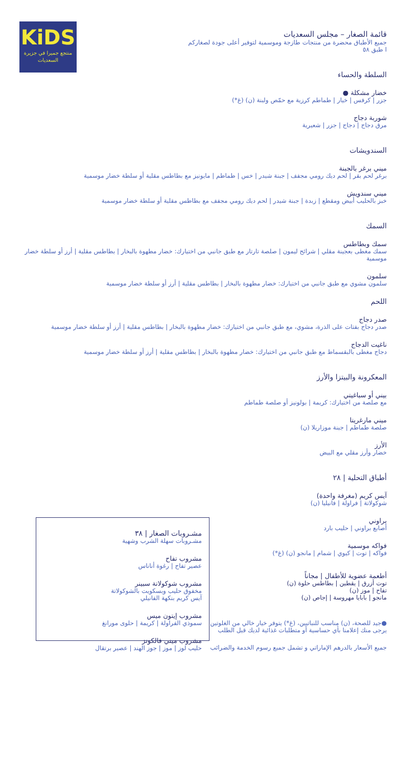KiDS
منتجع جميرا في جزيرة
السعديات
مشـروبات الصغار | ٣٨
مشـروبات سهلة الشرب وشهية
مشروب تفاح
عصير تفاح | رغوة أناناس
مشروب شوكولاتة سبينر
مخفوق حليب وبسكويت بالشوكولاتة
آيس كريم بنكهة الفانيلي
مشروب إيتون ميس
سموذي الفراولة | كريمة | حلوى مورانغ
مشروب ميني فالكونز
حليب لوز | موز | جوز الهند | عصير برتقال
قائمة الصغار – مجلس السعديات
جميع الأطباق محضرة من منتجات طازجة وموسمية لتوفير أعلى جودة لصغاركم
ا طبق ٥٨
السلطة والحساء
خضار مشكلة ●
جزر | كرفس | خيار | طماطم كرزية مع حمّص ولبنة (ن) (غ*)
شوربة دجاج
مرق دجاج | دجاج | جزر | شعيرية
السندويشات
ميني برغر بالجبنة
برغر لحم بقر | لحم ديك رومي مجفف | جبنة شيدر | خس | طماطم | مايونيز مع بطاطس مقلية أو سلطة خضار موسمية
ميني سندويش
خبز بالحليب أبيض ومقطع | زبدة | جبنة شيدر | لحم ديك رومي مجفف مع بطاطس مقلية أو سلطة خضار موسمية
السمك
سمك وبطاطس
سمك مغطى بعجينة مقلي | شرائح ليمون | صلصة تارتار مع طبق جانبي من اختيارك: خضار مطهوة بالبخار | بطاطس مقلية | أرز أو سلطة خضار موسمية
سلمون
سلمون مشوي مع طبق جانبي من اختيارك: خضار مطهوة بالبخار | بطاطس مقلية | أرز أو سلطة خضار موسمية
اللحم
صدر دجاج
صدر دجاج بفتات على الذرة، مشوي، مع طبق جانبي من اختيارك: خضار مطهوة بالبخار | بطاطس مقلية | أرز أو سلطة خضار موسمية
ناغيت الدجاج
دجاج مغطى بالبقسماط مع طبق جانبي من اختيارك: خضار مطهوة بالبخار | بطاطس مقلية | أرز أو سلطة خضار موسمية
المعكرونة والبيتزا والأرز
بيني أو سباغيتي
مع صلصة من اختيارك: كريمة | بولونيز أو صلصة طماطم
ميني مارغريتا
صلصة طماطم | جبنة موزاريلا (ن)
الأرز
خضار وأرز مقلي مع البيض
أطباق التحلية | ٢٨
آيس كريم (مغرفة واحدة)
شوكولاتة | فراولة | فانيليا (ن)
براوني
أصابع براوني | حليب بارد
فواكه موسمية
فواكه | توت | كيوي | شمام | مانجو (ن) (غ*)
أطعمة عضوية للأطفال | مجاناً
توت أزرق | يقطين | بطاطس حلوة (ن)
تفاح | موز (ن)
مانجو | بابايا مهروسة | إجاص (ن)
●جيد للصحة، (ن) مناسب للنباتيين، (غ*) يتوفر خيار خالي من الغلوتين
يرجى منك إعلامنا بأي حساسية أو متطلبات غذائية لديك قبل الطلب
جميع الأسعار بالدرهم الإماراتي و تشمل جميع رسوم الخدمة والضرائب